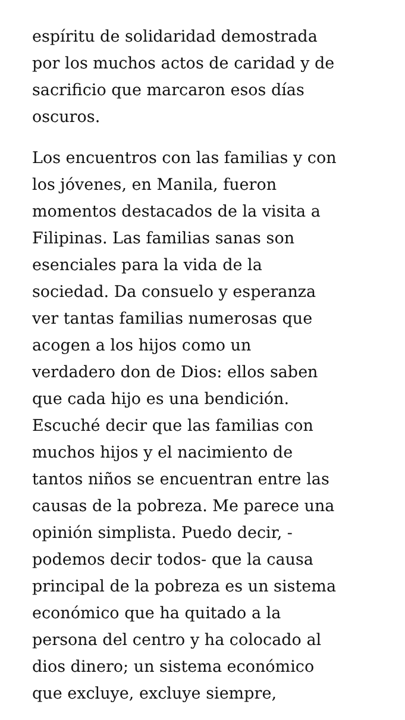espíritu de solidaridad demostrada
por los muchos actos de caridad y de
sacrificio que marcaron esos días
oscuros.
Los encuentros con las familias y con
los jóvenes, en Manila, fueron
momentos destacados de la visita a
Filipinas. Las familias sanas son
esenciales para la vida de la
sociedad. Da consuelo y esperanza
ver tantas familias numerosas que
acogen a los hijos como un
verdadero don de Dios: ellos saben
que cada hijo es una bendición.
Escuché decir que las familias con
muchos hijos y el nacimiento de
tantos niños se encuentran entre las
causas de la pobreza. Me parece una
opinión simplista. Puedo decir, -
podemos decir todos- que la causa
principal de la pobreza es un sistema
económico que ha quitado a la
persona del centro y ha colocado al
dios dinero; un sistema económico
que excluye, excluye siempre,